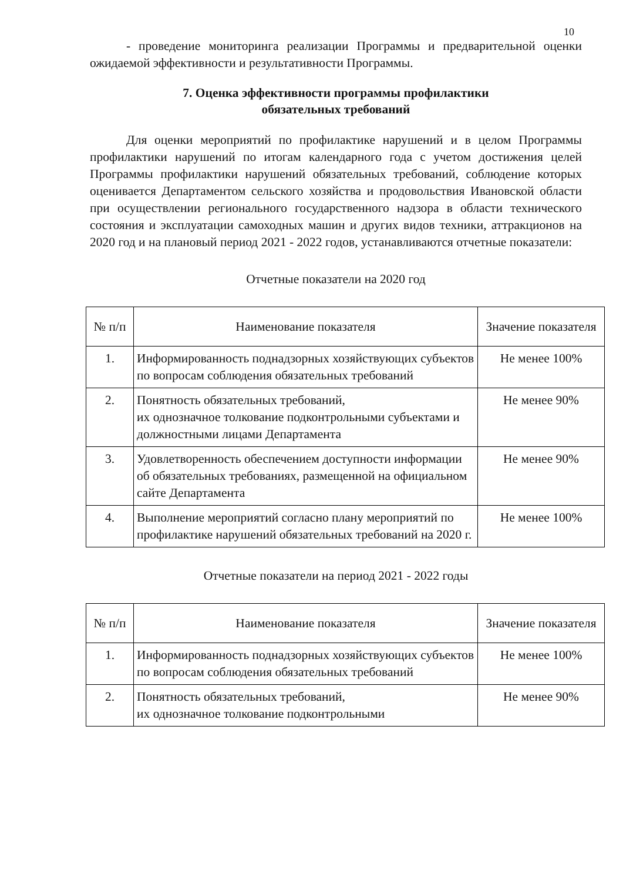10
- проведение мониторинга реализации Программы и предварительной оценки ожидаемой эффективности и результативности Программы.
7. Оценка эффективности программы профилактики
обязательных требований
Для оценки мероприятий по профилактике нарушений и в целом Программы профилактики нарушений по итогам календарного года с учетом достижения целей Программы профилактики нарушений обязательных требований, соблюдение которых оценивается Департаментом сельского хозяйства и продовольствия Ивановской области при осуществлении регионального государственного надзора в области технического состояния и эксплуатации самоходных машин и других видов техники, аттракционов на 2020 год и на плановый период 2021 - 2022 годов, устанавливаются отчетные показатели:
Отчетные показатели на 2020 год
| № п/п | Наименование показателя | Значение показателя |
| --- | --- | --- |
| 1. | Информированность поднадзорных хозяйствующих субъектов по вопросам соблюдения обязательных требований | Не менее 100% |
| 2. | Понятность обязательных требований, их однозначное толкование подконтрольными субъектами и должностными лицами Департамента | Не менее 90% |
| 3. | Удовлетворенность обеспечением доступности информации об обязательных требованиях, размещенной на официальном сайте Департамента | Не менее 90% |
| 4. | Выполнение мероприятий согласно плану мероприятий по профилактике нарушений обязательных требований на 2020 г. | Не менее 100% |
Отчетные показатели на период 2021 - 2022 годы
| № п/п | Наименование показателя | Значение показателя |
| --- | --- | --- |
| 1. | Информированность поднадзорных хозяйствующих субъектов по вопросам соблюдения обязательных требований | Не менее 100% |
| 2. | Понятность обязательных требований, их однозначное толкование подконтрольными | Не менее 90% |